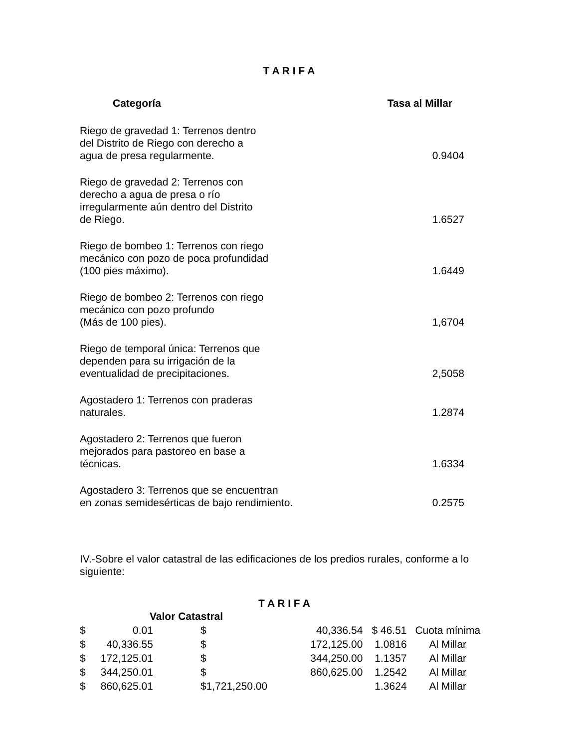T A R I F A
| Categoría | Tasa al Millar |
| --- | --- |
| Riego de gravedad 1: Terrenos dentro del Distrito de Riego con derecho a agua de presa regularmente. | 0.9404 |
| Riego de gravedad 2: Terrenos con derecho a agua de presa o río irregularmente aún dentro del Distrito de Riego. | 1.6527 |
| Riego de bombeo 1: Terrenos con riego mecánico con pozo de poca profundidad (100 pies máximo). | 1.6449 |
| Riego de bombeo 2: Terrenos con riego mecánico con pozo profundo (Más de 100 pies). | 1,6704 |
| Riego de temporal única: Terrenos que dependen para su irrigación de la eventualidad de precipitaciones. | 2,5058 |
| Agostadero 1: Terrenos con praderas naturales. | 1.2874 |
| Agostadero 2: Terrenos que fueron mejorados para pastoreo en base a técnicas. | 1.6334 |
| Agostadero 3: Terrenos que se encuentran en zonas semidesérticas de bajo rendimiento. | 0.2575 |
IV.-Sobre el valor catastral de las edificaciones de los predios rurales, conforme a lo siguiente:
T A R I F A
| Valor Catastral | | | | | |
| $ | 0.01 | $ | 40,336.54 | $ 46.51 | Cuota mínima |
| $ | 40,336.55 | $ | 172,125.00 | 1.0816 | Al Millar |
| $ | 172,125.01 | $ | 344,250.00 | 1.1357 | Al Millar |
| $ | 344,250.01 | $ | 860,625.00 | 1.2542 | Al Millar |
| $ | 860,625.01 | $1,721,250.00 | | 1.3624 | Al Millar |